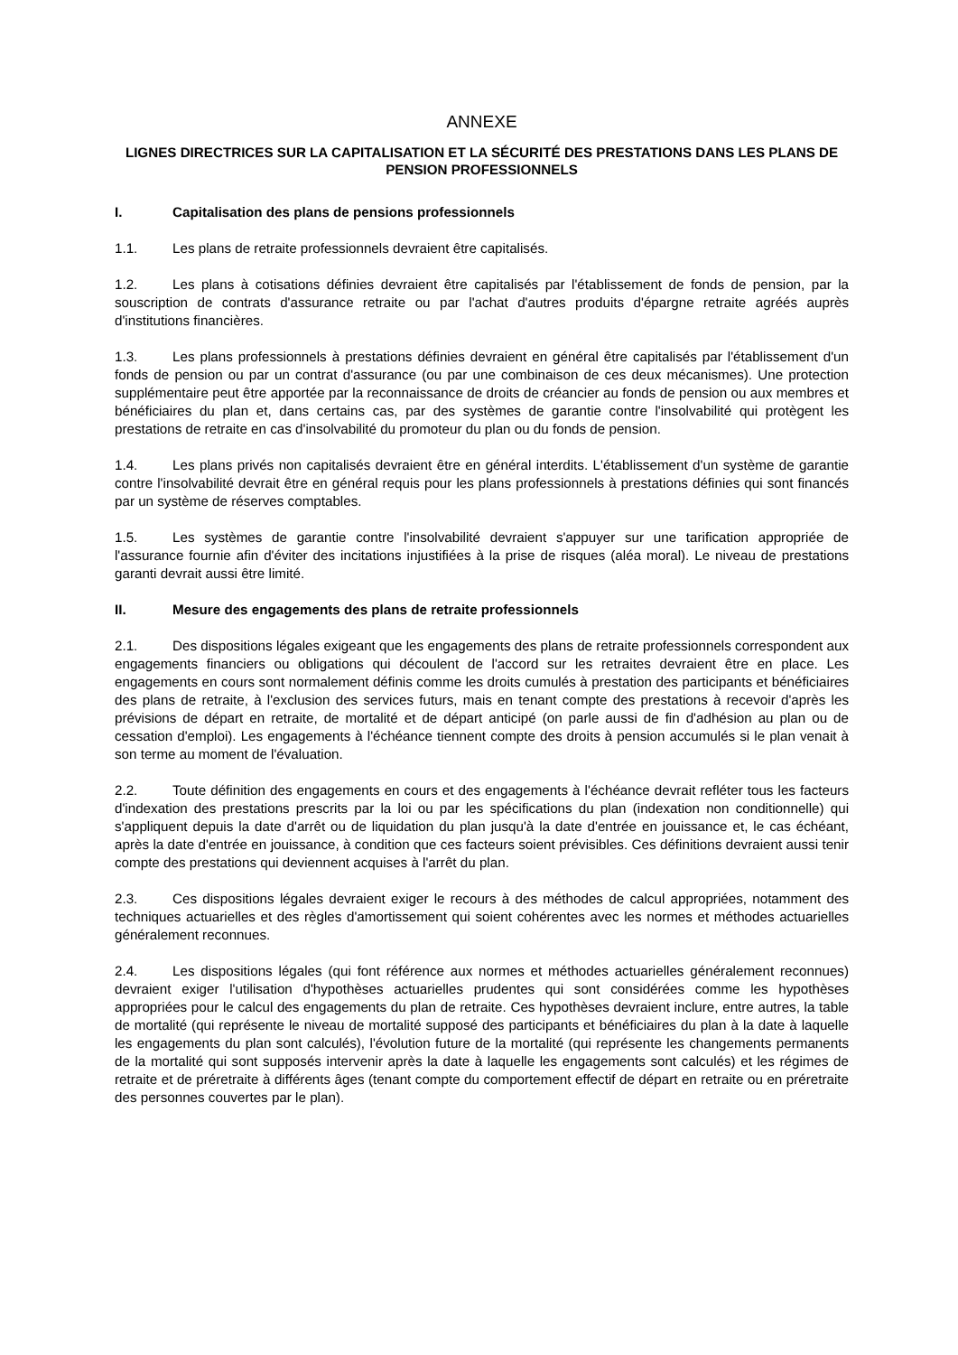ANNEXE
LIGNES DIRECTRICES SUR LA CAPITALISATION ET LA SÉCURITÉ DES PRESTATIONS DANS LES PLANS DE PENSION PROFESSIONNELS
I. Capitalisation des plans de pensions professionnels
1.1. Les plans de retraite professionnels devraient être capitalisés.
1.2. Les plans à cotisations définies devraient être capitalisés par l'établissement de fonds de pension, par la souscription de contrats d'assurance retraite ou par l'achat d'autres produits d'épargne retraite agréés auprès d'institutions financières.
1.3. Les plans professionnels à prestations définies devraient en général être capitalisés par l'établissement d'un fonds de pension ou par un contrat d'assurance (ou par une combinaison de ces deux mécanismes). Une protection supplémentaire peut être apportée par la reconnaissance de droits de créancier au fonds de pension ou aux membres et bénéficiaires du plan et, dans certains cas, par des systèmes de garantie contre l'insolvabilité qui protègent les prestations de retraite en cas d'insolvabilité du promoteur du plan ou du fonds de pension.
1.4. Les plans privés non capitalisés devraient être en général interdits. L'établissement d'un système de garantie contre l'insolvabilité devrait être en général requis pour les plans professionnels à prestations définies qui sont financés par un système de réserves comptables.
1.5. Les systèmes de garantie contre l'insolvabilité devraient s'appuyer sur une tarification appropriée de l'assurance fournie afin d'éviter des incitations injustifiées à la prise de risques (aléa moral). Le niveau de prestations garanti devrait aussi être limité.
II. Mesure des engagements des plans de retraite professionnels
2.1. Des dispositions légales exigeant que les engagements des plans de retraite professionnels correspondent aux engagements financiers ou obligations qui découlent de l'accord sur les retraites devraient être en place. Les engagements en cours sont normalement définis comme les droits cumulés à prestation des participants et bénéficiaires des plans de retraite, à l'exclusion des services futurs, mais en tenant compte des prestations à recevoir d'après les prévisions de départ en retraite, de mortalité et de départ anticipé (on parle aussi de fin d'adhésion au plan ou de cessation d'emploi). Les engagements à l'échéance tiennent compte des droits à pension accumulés si le plan venait à son terme au moment de l'évaluation.
2.2. Toute définition des engagements en cours et des engagements à l'échéance devrait refléter tous les facteurs d'indexation des prestations prescrits par la loi ou par les spécifications du plan (indexation non conditionnelle) qui s'appliquent depuis la date d'arrêt ou de liquidation du plan jusqu'à la date d'entrée en jouissance et, le cas échéant, après la date d'entrée en jouissance, à condition que ces facteurs soient prévisibles. Ces définitions devraient aussi tenir compte des prestations qui deviennent acquises à l'arrêt du plan.
2.3. Ces dispositions légales devraient exiger le recours à des méthodes de calcul appropriées, notamment des techniques actuarielles et des règles d'amortissement qui soient cohérentes avec les normes et méthodes actuarielles généralement reconnues.
2.4. Les dispositions légales (qui font référence aux normes et méthodes actuarielles généralement reconnues) devraient exiger l'utilisation d'hypothèses actuarielles prudentes qui sont considérées comme les hypothèses appropriées pour le calcul des engagements du plan de retraite. Ces hypothèses devraient inclure, entre autres, la table de mortalité (qui représente le niveau de mortalité supposé des participants et bénéficiaires du plan à la date à laquelle les engagements du plan sont calculés), l'évolution future de la mortalité (qui représente les changements permanents de la mortalité qui sont supposés intervenir après la date à laquelle les engagements sont calculés) et les régimes de retraite et de préretraite à différents âges (tenant compte du comportement effectif de départ en retraite ou en préretraite des personnes couvertes par le plan).